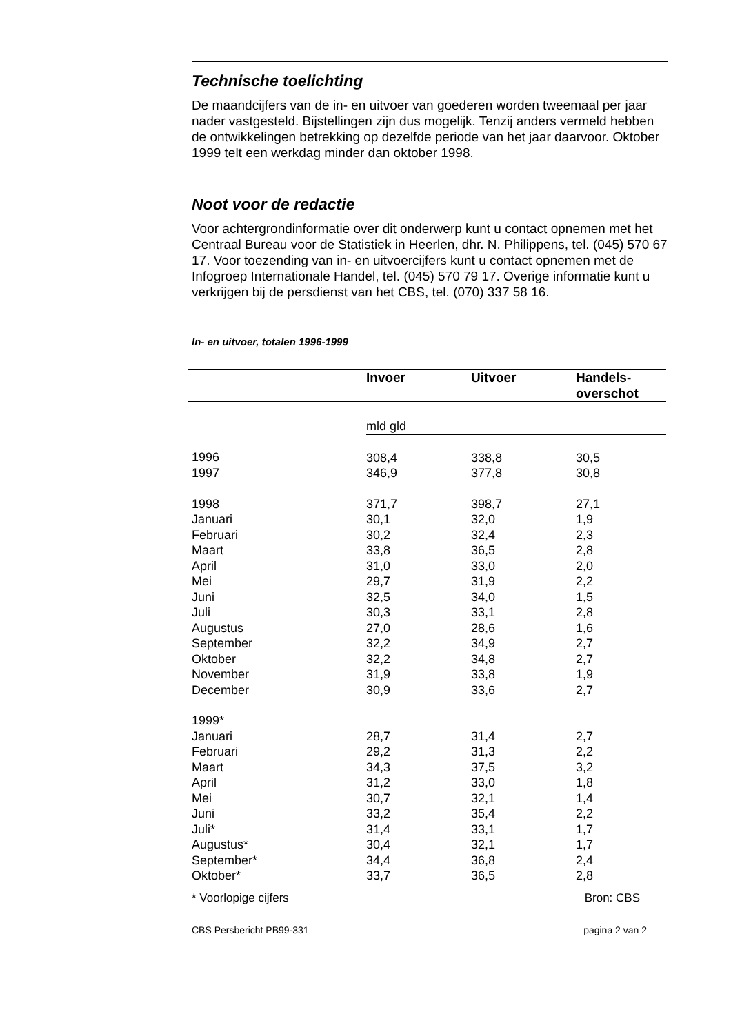Technische toelichting
De maandcijfers van de in- en uitvoer van goederen worden tweemaal per jaar nader vastgesteld. Bijstellingen zijn dus mogelijk. Tenzij anders vermeld hebben de ontwikkelingen betrekking op dezelfde periode van het jaar daarvoor. Oktober 1999 telt een werkdag minder dan oktober 1998.
Noot voor de redactie
Voor achtergrondinformatie over dit onderwerp kunt u contact opnemen met het Centraal Bureau voor de Statistiek in Heerlen, dhr. N. Philippens, tel. (045) 570 67 17. Voor toezending van in- en uitvoercijfers kunt u contact opnemen met de Infogroep Internationale Handel, tel. (045) 570 79 17. Overige informatie kunt u verkrijgen bij de persdienst van het CBS, tel. (070) 337 58 16.
In- en uitvoer, totalen 1996-1999
| | Invoer | Uitvoer | Handels- overschot |
| --- | --- | --- | --- |
| | mld gld | | |
| 1996 | 308,4 | 338,8 | 30,5 |
| 1997 | 346,9 | 377,8 | 30,8 |
| 1998 | 371,7 | 398,7 | 27,1 |
| Januari | 30,1 | 32,0 | 1,9 |
| Februari | 30,2 | 32,4 | 2,3 |
| Maart | 33,8 | 36,5 | 2,8 |
| April | 31,0 | 33,0 | 2,0 |
| Mei | 29,7 | 31,9 | 2,2 |
| Juni | 32,5 | 34,0 | 1,5 |
| Juli | 30,3 | 33,1 | 2,8 |
| Augustus | 27,0 | 28,6 | 1,6 |
| September | 32,2 | 34,9 | 2,7 |
| Oktober | 32,2 | 34,8 | 2,7 |
| November | 31,9 | 33,8 | 1,9 |
| December | 30,9 | 33,6 | 2,7 |
| 1999* | | | |
| Januari | 28,7 | 31,4 | 2,7 |
| Februari | 29,2 | 31,3 | 2,2 |
| Maart | 34,3 | 37,5 | 3,2 |
| April | 31,2 | 33,0 | 1,8 |
| Mei | 30,7 | 32,1 | 1,4 |
| Juni | 33,2 | 35,4 | 2,2 |
| Juli* | 31,4 | 33,1 | 1,7 |
| Augustus* | 30,4 | 32,1 | 1,7 |
| September* | 34,4 | 36,8 | 2,4 |
| Oktober* | 33,7 | 36,5 | 2,8 |
* Voorlopige cijfers Bron: CBS
CBS Persbericht PB99-331 pagina 2 van 2